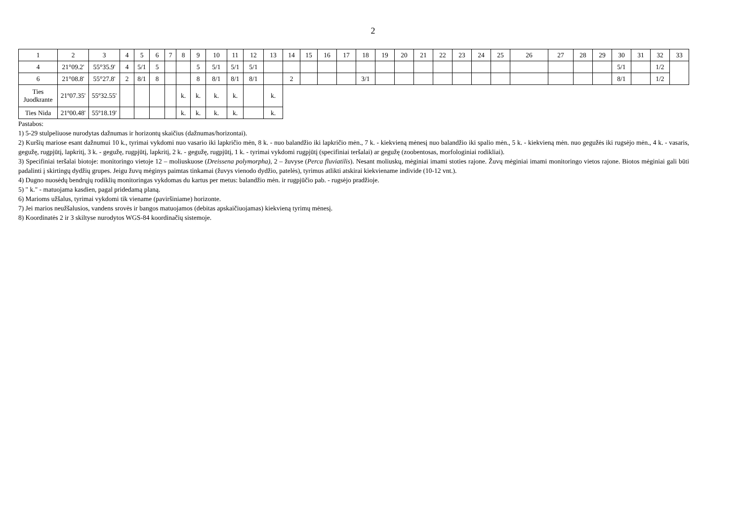2
| 1 | 2 | 3 | 4 | 5 | 6 | 7 | 8 | 9 | 10 | 11 | 12 | 13 | 14 | 15 | 16 | 17 | 18 | 19 | 20 | 21 | 22 | 23 | 24 | 25 | 26 | 27 | 28 | 29 | 30 | 31 | 32 | 33 |
| 4 | 21°09.2' | 55°35.9' | 4 | 5/1 | 5 | | | 5 | 5/1 | 5/1 | 5/1 | | | | | | | | | | | | | | | | | | 5/1 | | 1/2 | |
| 6 | 21°08.8' | 55°27.8' | 2 | 8/1 | 8 | | | 8 | 8/1 | 8/1 | 8/1 | | 2 | | | | 3/1 | | | | | | | | | | | | 8/1 | | 1/2 | |
| Ties Juodkrante | 21º07.35' | 55º32.55' | | | | | k. | k. | k. | k. | | k. | | | | | | | | | | | | | | | | | | | | |
| Ties Nida | 21º00.48' | 55º18.19' | | | | | k. | k. | k. | k. | | k. | | | | | | | | | | | | | | | | | | | | |
Pastabos:
1) 5-29 stulpeliuose nurodytas dažnumas ir horizontų skaičius (dažnumas/horizontai).
2) Kuršių mariose esant dažnumui 10 k., tyrimai vykdomi nuo vasario iki lapkričio mėn, 8 k. - nuo balandžio iki lapkričio mėn., 7 k. - kiekvieną mėnesį nuo balandžio iki spalio mėn., 5 k. - kiekvieną mėn. nuo gegužės iki rugsėjo mėn., 4 k. - vasaris, gegužę, rugpjūtį, lapkritį, 3 k. - gegužę, rugpjūtį, lapkritį, 2 k. - gegužę, rugpjūtį, 1 k. - tyrimai vykdomi rugpjūtį (specifiniai teršalai) ar gegužę (zoobentosas, morfologiniai rodikliai).
3) Specifiniai teršalai biotoje: monitoringo vietoje 12 – moliuskuose (Dreissena polymorpha), 2 – žuvyse (Perca fluviatilis). Nesant moliuskų, mėginiai imami stoties rajone. Žuvų mėginiai imami monitoringo vietos rajone. Biotos mėginiai gali būti padalinti į skirtingų dydžių grupes. Jeigu žuvų mėginys paimtas tinkamai (žuvys vienodo dydžio, patelės), tyrimus atlikti atskirai kiekviename individe (10-12 vnt.).
4) Dugno nuosėdų bendrųjų rodiklių monitoringas vykdomas du kartus per metus: balandžio mėn. ir rugpjūčio pab. - rugsėjo pradžioje.
5) " k." - matuojama kasdien, pagal pridedamą planą.
6) Marioms užšalus, tyrimai vykdomi tik viename (paviršiniame) horizonte.
7) Jei marios neužšalusios, vandens srovės ir bangos matuojamos (debitas apskaičiuojamas) kiekvieną tyrimų mėnesį.
8) Koordinatės 2 ir 3 skiltyse nurodytos WGS-84 koordinačių sistemoje.